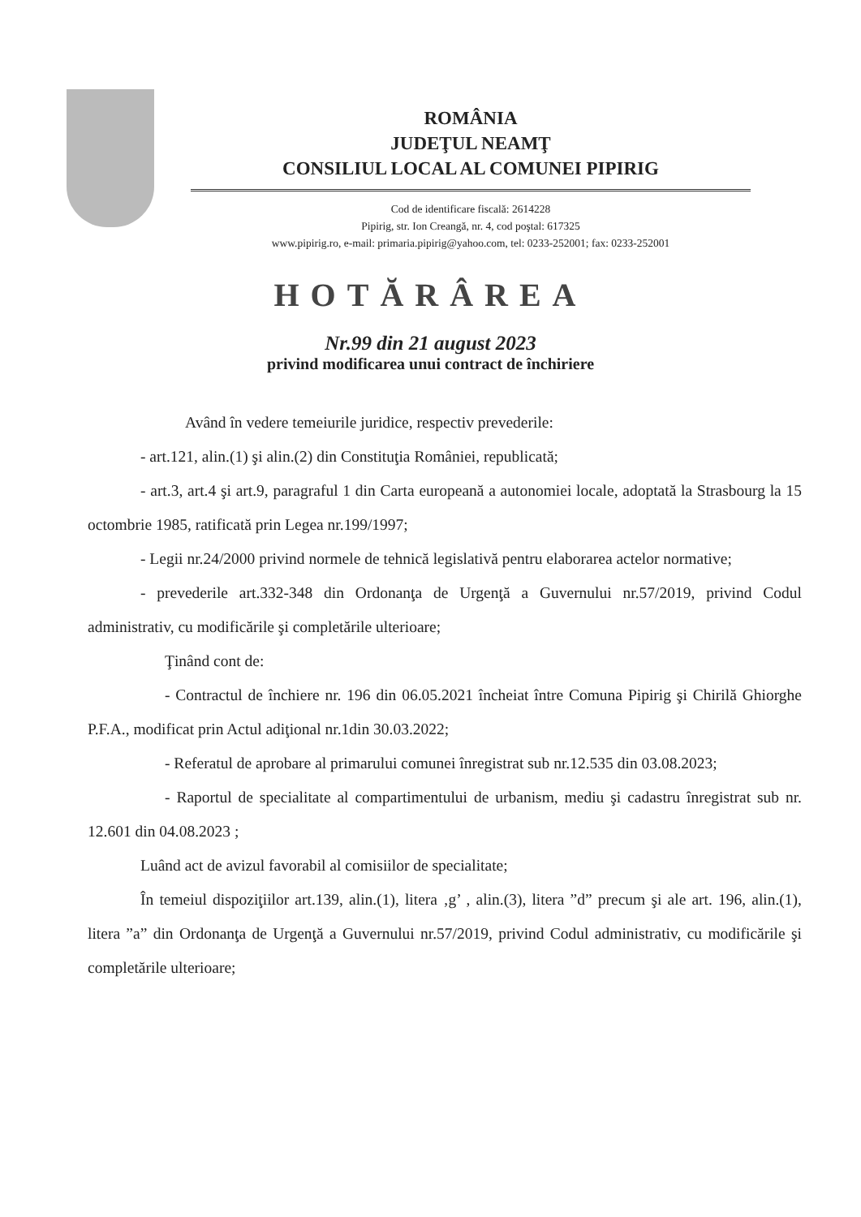ROMÂNIA
JUDEŢUL NEAMŢ
CONSILIUL LOCAL AL COMUNEI PIPIRIG
Cod de identificare fiscală: 2614228
Pipirig, str. Ion Creangă, nr. 4, cod poştal: 617325
www.pipirig.ro, e-mail: primaria.pipirig@yahoo.com, tel: 0233-252001; fax: 0233-252001
HOTĂRÂREA
Nr.99 din 21 august 2023
privind modificarea unui contract de închiriere
Având în vedere temeiurile juridice, respectiv prevederile:
- art.121, alin.(1) şi alin.(2) din Constituţia României, republicată;
- art.3, art.4 şi art.9, paragraful 1 din Carta europeană a autonomiei locale, adoptată la Strasbourg la 15 octombrie 1985, ratificată prin Legea nr.199/1997;
- Legii nr.24/2000 privind normele de tehnică legislativă pentru elaborarea actelor normative;
- prevederile art.332-348 din Ordonanţa de Urgenţă a Guvernului nr.57/2019, privind Codul administrativ, cu modificările şi completările ulterioare;
Ţinând cont de:
- Contractul de închiere nr. 196 din 06.05.2021 încheiat între Comuna Pipirig şi Chirilă Ghiorghe P.F.A., modificat prin Actul adiţional nr.1din 30.03.2022;
- Referatul de aprobare al primarului comunei înregistrat sub nr.12.535 din 03.08.2023;
- Raportul de specialitate al compartimentului de urbanism, mediu şi cadastru înregistrat sub nr. 12.601 din 04.08.2023 ;
Luând act de avizul favorabil al comisiilor de specialitate;
În temeiul dispoziţiilor art.139, alin.(1), litera ‚g’ , alin.(3), litera ”d” precum şi ale art. 196, alin.(1), litera ”a” din Ordonanţa de Urgenţă a Guvernului nr.57/2019, privind Codul administrativ, cu modificările şi completările ulterioare;